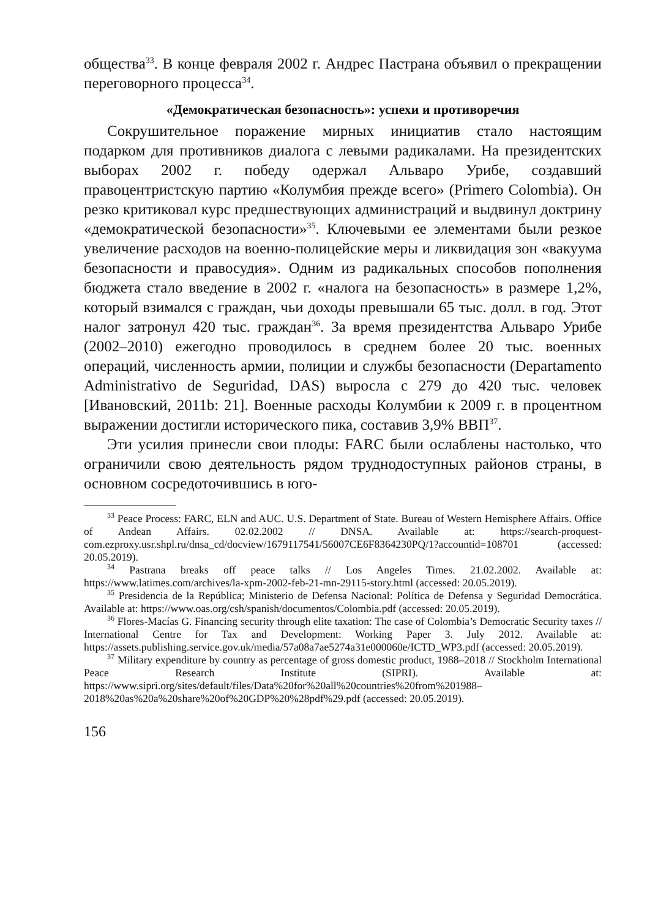общества<sup>33</sup>. В конце февраля 2002 г. Андрес Пастрана объявил о прекращении переговорного процесса<sup>34</sup>.
«Демократическая безопасность»: успехи и противоречия
Сокрушительное поражение мирных инициатив стало настоящим подарком для противников диалога с левыми радикалами. На президентских выборах 2002 г. победу одержал Альваро Урибе, создавший правоцентристскую партию «Колумбия прежде всего» (Primero Colombia). Он резко критиковал курс предшествующих администраций и выдвинул доктрину «демократической безопасности»<sup>35</sup>. Ключевыми ее элементами были резкое увеличение расходов на военно-полицейские меры и ликвидация зон «вакуума безопасности и правосудия». Одним из радикальных способов пополнения бюджета стало введение в 2002 г. «налога на безопасность» в размере 1,2%, который взимался с граждан, чьи доходы превышали 65 тыс. долл. в год. Этот налог затронул 420 тыс. граждан<sup>36</sup>. За время президентства Альваро Урибе (2002–2010) ежегодно проводилось в среднем более 20 тыс. военных операций, численность армии, полиции и службы безопасности (Departamento Administrativo de Seguridad, DAS) выросла с 279 до 420 тыс. человек [Ивановский, 2011b: 21]. Военные расходы Колумбии к 2009 г. в процентном выражении достигли исторического пика, составив 3,9% ВВП<sup>37</sup>.
Эти усилия принесли свои плоды: FARC были ослаблены настолько, что ограничили свою деятельность рядом труднодоступных районов страны, в основном сосредоточившись в юго-
<sup>33</sup> Peace Process: FARC, ELN and AUC. U.S. Department of State. Bureau of Western Hemisphere Affairs. Office of Andean Affairs. 02.02.2002 // DNSA. Available at: https://search-proquest-com.ezproxy.usr.shpl.ru/dnsa_cd/docview/1679117541/56007CE6F8364230PQ/1?accountid=108701 (accessed: 20.05.2019).
<sup>34</sup> Pastrana breaks off peace talks // Los Angeles Times. 21.02.2002. Available at: https://www.latimes.com/archives/la-xpm-2002-feb-21-mn-29115-story.html (accessed: 20.05.2019).
<sup>35</sup> Presidencia de la República; Ministerio de Defensa Nacional: Política de Defensa y Seguridad Democrática. Available at: https://www.oas.org/csh/spanish/documentos/Colombia.pdf (accessed: 20.05.2019).
<sup>36</sup> Flores-Macías G. Financing security through elite taxation: The case of Colombia’s Democratic Security taxes // International Centre for Tax and Development: Working Paper 3. July 2012. Available at: https://assets.publishing.service.gov.uk/media/57a08a7ae5274a31e000060e/ICTD_WP3.pdf (accessed: 20.05.2019).
<sup>37</sup> Military expenditure by country as percentage of gross domestic product, 1988–2018 // Stockholm International Peace Research Institute (SIPRI). Available at: https://www.sipri.org/sites/default/files/Data%20for%20all%20countries%20from%201988–2018%20as%20a%20share%20of%20GDP%20%28pdf%29.pdf (accessed: 20.05.2019).
156